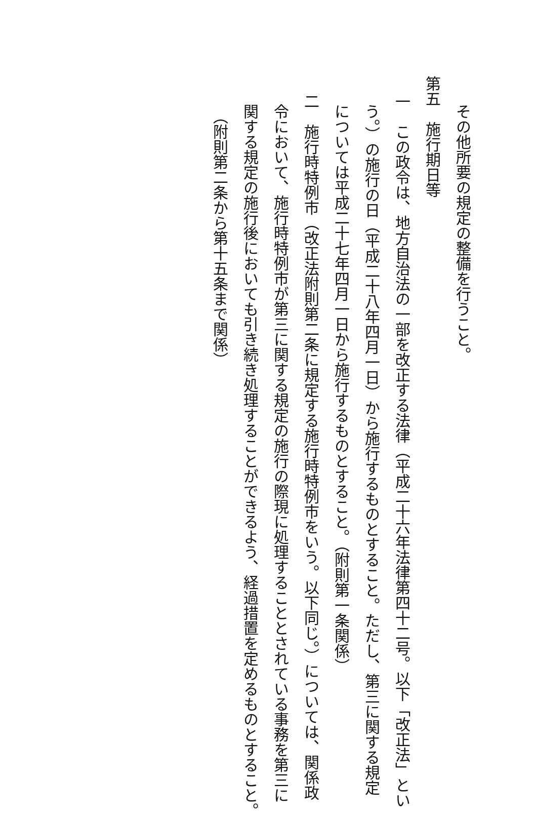その他所要の規定の整備を行うこと。
第五　施行期日等
一　この政令は、地方自治法の一部を改正する法律（平成二十六年法律第四十二号。以下「改正法」とい
う。）の施行の日（平成二十八年四月一日）から施行するものとすること。ただし、第三に関する規定
については平成二十七年四月一日から施行するものとすること。（附則第一条関係）
二　施行時特例市（改正法附則第二条に規定する施行時特例市をいう。以下同じ。）については、関係政
令において、施行時特例市が第三に関する規定の施行の際現に処理することとされている事務を第三に
関する規定の施行後においても引き続き処理することができるよう、経過措置を定めるものとすること。
（附則第二条から第十五条まで関係）